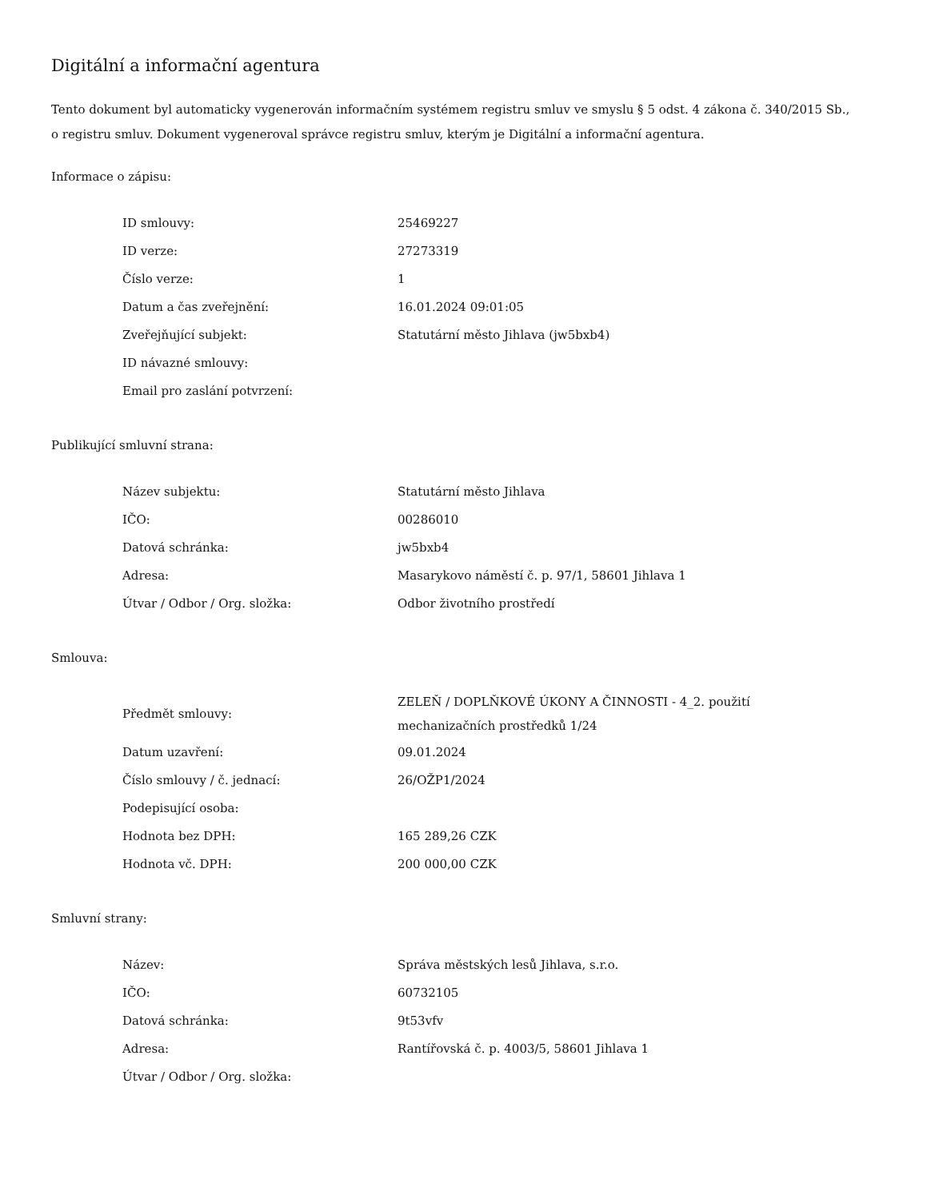Digitální a informační agentura
Tento dokument byl automaticky vygenerován informačním systémem registru smluv ve smyslu § 5 odst. 4 zákona č. 340/2015 Sb., o registru smluv. Dokument vygeneroval správce registru smluv, kterým je Digitální a informační agentura.
Informace o zápisu:
| ID smlouvy: | 25469227 |
| ID verze: | 27273319 |
| Číslo verze: | 1 |
| Datum a čas zveřejnění: | 16.01.2024 09:01:05 |
| Zveřejňující subjekt: | Statutární město Jihlava (jw5bxb4) |
| ID návazné smlouvy: | |
| Email pro zaslání potvrzení: | |
Publikující smluvní strana:
| Název subjektu: | Statutární město Jihlava |
| IČO: | 00286010 |
| Datová schránka: | jw5bxb4 |
| Adresa: | Masarykovo náměstí č. p. 97/1, 58601 Jihlava 1 |
| Útvar / Odbor / Org. složka: | Odbor životního prostředí |
Smlouva:
| Předmět smlouvy: | ZELEŇ / DOPLŇKOVÉ ÚKONY A ČINNOSTI - 4_2. použití mechanizačních prostředků 1/24 |
| Datum uzavření: | 09.01.2024 |
| Číslo smlouvy / č. jednací: | 26/OŽP1/2024 |
| Podepisující osoba: | |
| Hodnota bez DPH: | 165 289,26 CZK |
| Hodnota vč. DPH: | 200 000,00 CZK |
Smluvní strany:
| Název: | Správa městských lesů Jihlava, s.r.o. |
| IČO: | 60732105 |
| Datová schránka: | 9t53vfv |
| Adresa: | Rantířovská č. p. 4003/5, 58601 Jihlava 1 |
| Útvar / Odbor / Org. složka: | |